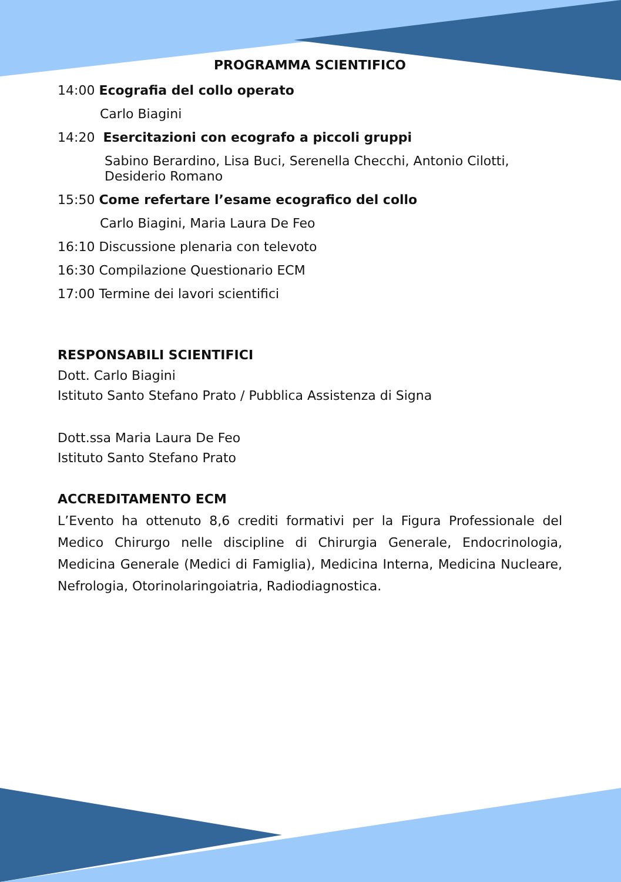PROGRAMMA SCIENTIFICO
14:00 Ecografia del collo operato
Carlo Biagini
14:20 Esercitazioni con ecografo a piccoli gruppi
Sabino Berardino, Lisa Buci, Serenella Checchi, Antonio Cilotti,
Desiderio Romano
15:50 Come refertare l’esame ecografico del collo
Carlo Biagini, Maria Laura De Feo
16:10 Discussione plenaria con televoto
16:30 Compilazione Questionario ECM
17:00 Termine dei lavori scientifici
RESPONSABILI SCIENTIFICI
Dott. Carlo Biagini
Istituto Santo Stefano Prato / Pubblica Assistenza di Signa
Dott.ssa Maria Laura De Feo
Istituto Santo Stefano Prato
ACCREDITAMENTO ECM
L’Evento ha ottenuto 8,6 crediti formativi per la Figura Professionale del Medico Chirurgo nelle discipline di Chirurgia Generale, Endocrinologia, Medicina Generale (Medici di Famiglia), Medicina Interna, Medicina Nucleare, Nefrologia, Otorinolaringoiatria, Radiodiagnostica.